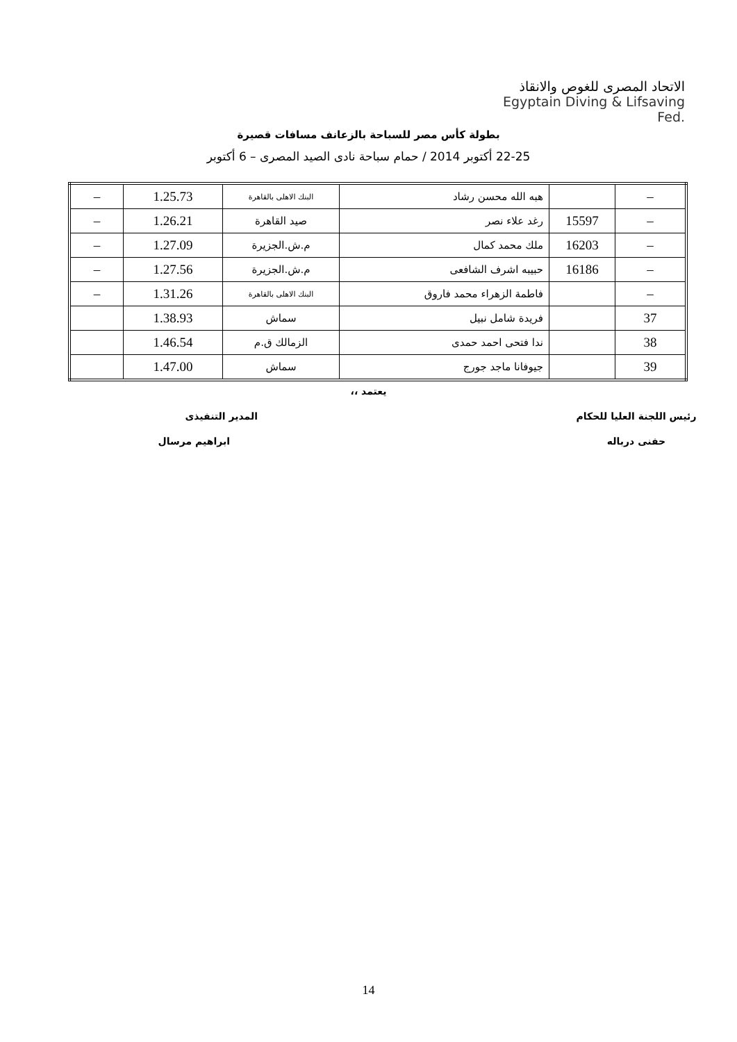الاتحاد المصرى للغوص والانقاذ
Egyptain Diving & Lifsaving Fed.
بطولة كأس مصر للسباحة بالزعانف مسافات قصيرة
22-25 أكتوبر 2014 / حمام سباحة نادى الصيد المصرى – 6 أكتوبر
| – | | هبه الله محسن رشاد | البنك الاهلى بالقاهرة | 1.25.73 | – |
| – | 15597 | رغد علاء نصر | صيد القاهرة | 1.26.21 | – |
| – | 16203 | ملك محمد كمال | م.ش.الجزيرة | 1.27.09 | – |
| – | 16186 | حبيبه اشرف الشافعى | م.ش.الجزيرة | 1.27.56 | – |
| – | | فاطمة الزهراء محمد فاروق | البنك الاهلى بالقاهرة | 1.31.26 | – |
| 37 | | فريدة شامل نبيل | سماش | 1.38.93 | |
| 38 | | ندا فتحى احمد حمدى | الزمالك ق.م | 1.46.54 | |
| 39 | | جيوفانا ماجد جورج | سماش | 1.47.00 | |
يعتمد ،،
رئيس اللجنة العليا للحكام المدير التنفيذى
حفنى درباله ابراهيم مرسال
14